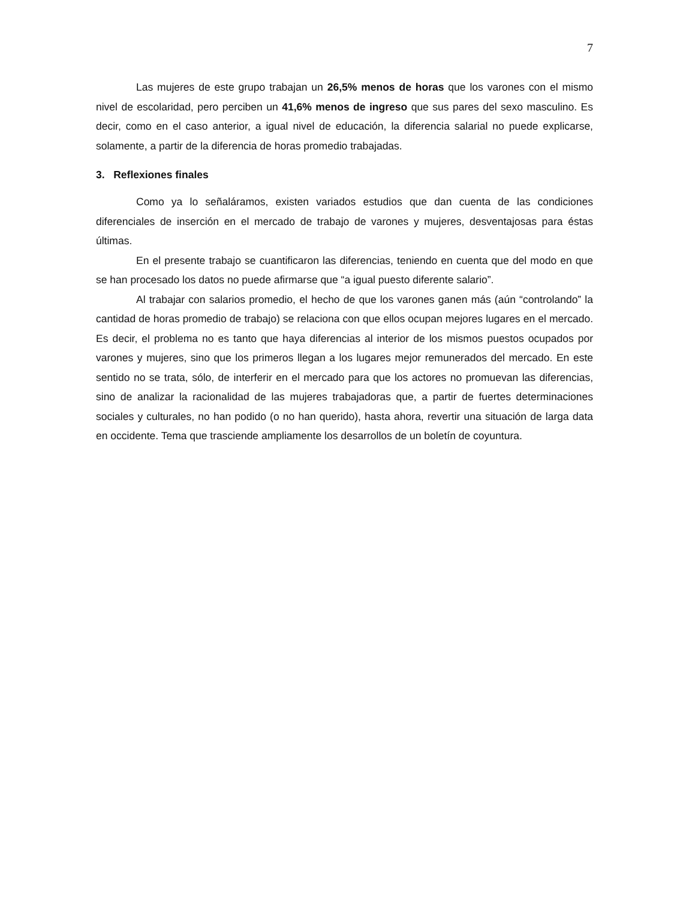7
Las mujeres de este grupo trabajan un 26,5% menos de horas que los varones con el mismo nivel de escolaridad, pero perciben un 41,6% menos de ingreso que sus pares del sexo masculino. Es decir, como en el caso anterior, a igual nivel de educación, la diferencia salarial no puede explicarse, solamente, a partir de la diferencia de horas promedio trabajadas.
3. Reflexiones finales
Como ya lo señaláramos, existen variados estudios que dan cuenta de las condiciones diferenciales de inserción en el mercado de trabajo de varones y mujeres, desventajosas para éstas últimas.
En el presente trabajo se cuantificaron las diferencias, teniendo en cuenta que del modo en que se han procesado los datos no puede afirmarse que “a igual puesto diferente salario”.
Al trabajar con salarios promedio, el hecho de que los varones ganen más (aún “controlando” la cantidad de horas promedio de trabajo) se relaciona con que ellos ocupan mejores lugares en el mercado. Es decir, el problema no es tanto que haya diferencias al interior de los mismos puestos ocupados por varones y mujeres, sino que los primeros llegan a los lugares mejor remunerados del mercado. En este sentido no se trata, sólo, de interferir en el mercado para que los actores no promuevan las diferencias, sino de analizar la racionalidad de las mujeres trabajadoras que, a partir de fuertes determinaciones sociales y culturales, no han podido (o no han querido), hasta ahora, revertir una situación de larga data en occidente. Tema que trasciende ampliamente los desarrollos de un boletín de coyuntura.